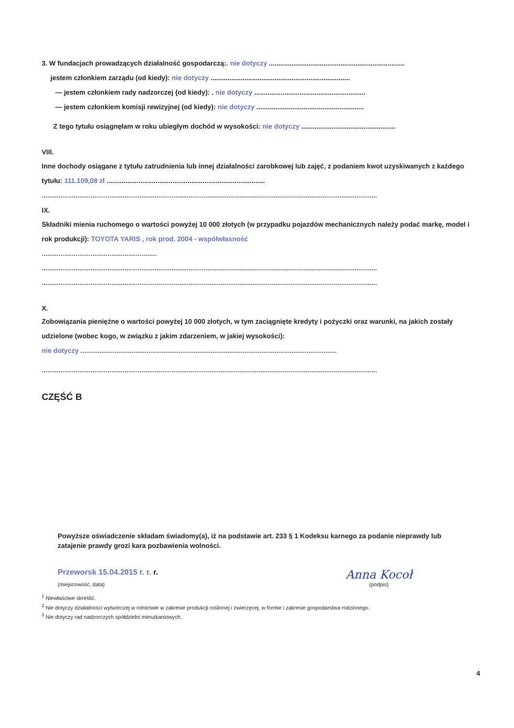3. W fundacjach prowadzących działalność gospodarczą:. nie dotyczy ........................................................................
jestem członkiem zarządu (od kiedy): nie dotyczy ..........................................................................
— jestem członkiem rady nadzorczej {od kiedy): . nie dotyczy ...........................................................
— jestem członkiem komisji rewizyjnej (od kiedy): nie dotyczy .........................................................
Z tego tytułu osiągnęłam w roku ubiegłym dochód w wysokości: nie dotyczy ..................................................
VIII.
Inne dochody osiągane z tytułu zatrudnienia lub innej działalności zarobkowej lub zajęć, z podaniem kwot uzyskiwanych z każdego tytułu: 111.109,08 zł ....................................................................................
..................................................................................................................................................................................
IX.
Składniki mienia ruchomego o wartości powyżej 10 000 złotych (w przypadku pojazdów mechanicznych należy podać markę, model i rok produkcji): TOYOTA YARIS , rok prod. 2004 - współwłasność
.............................................................
..................................................................................................................................................................................
..................................................................................................................................................................................
X.
Zobowiązania pieniężne o wartości powyżej 10 000 złotych, w tym zaciągnięte kredyty i pożyczki oraz warunki, na jakich zostały udzielone (wobec kogo, w związku z jakim zdarzeniem, w jakiej wysokości):
nie dotyczy ........................................................................................................................................
..................................................................................................................................................................................
CZĘŚĆ B
Powyższe oświadczenie składam świadomy(a), iż na podstawie art. 233 § 1 Kodeksu karnego za podanie nieprawdy lub zatajenie prawdy grozi kara pozbawienia wolności.
Przeworsk 15.04.2015 r. r. r.
(miejscowość, data)
Anna Kocoł
(podpis)
<sup>1</sup> Niewłaściwe skreślić.
<sup>2</sup> Nie dotyczy działalności wytwórczej w rolnictwie w zakresie produkcji roślinnej i zwierzęcej, w formie i zakresie gospodarstwa rodzinnego.
<sup>3</sup> Nie dotyczy rad nadzorczych spółdzielni mieszkaniowych.
4